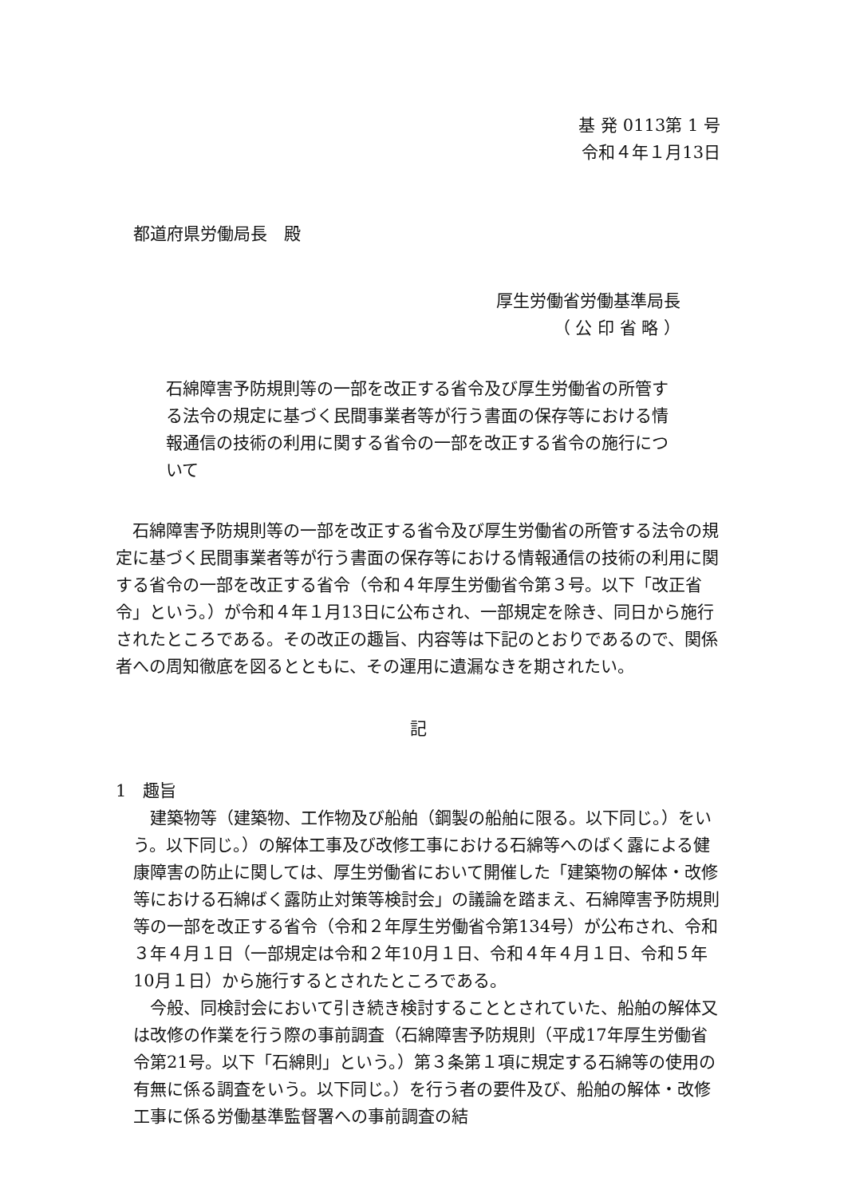基 発 0113第 1 号
令和４年１月13日
都道府県労働局長　殿
厚生労働省労働基準局長
（ 公 印 省 略 ）
石綿障害予防規則等の一部を改正する省令及び厚生労働省の所管する法令の規定に基づく民間事業者等が行う書面の保存等における情報通信の技術の利用に関する省令の一部を改正する省令の施行について
　石綿障害予防規則等の一部を改正する省令及び厚生労働省の所管する法令の規定に基づく民間事業者等が行う書面の保存等における情報通信の技術の利用に関する省令の一部を改正する省令（令和４年厚生労働省令第３号。以下「改正省令」という。）が令和４年１月13日に公布され、一部規定を除き、同日から施行されたところである。その改正の趣旨、内容等は下記のとおりであるので、関係者への周知徹底を図るとともに、その運用に遺漏なきを期されたい。
記
1　趣旨
　建築物等（建築物、工作物及び船舶（鋼製の船舶に限る。以下同じ。）をいう。以下同じ。）の解体工事及び改修工事における石綿等へのばく露による健康障害の防止に関しては、厚生労働省において開催した「建築物の解体・改修等における石綿ばく露防止対策等検討会」の議論を踏まえ、石綿障害予防規則等の一部を改正する省令（令和２年厚生労働省令第134号）が公布され、令和３年４月１日（一部規定は令和２年10月１日、令和４年４月１日、令和５年10月１日）から施行するとされたところである。
　今般、同検討会において引き続き検討することとされていた、船舶の解体又は改修の作業を行う際の事前調査（石綿障害予防規則（平成17年厚生労働省令第21号。以下「石綿則」という。）第３条第１項に規定する石綿等の使用の有無に係る調査をいう。以下同じ。）を行う者の要件及び、船舶の解体・改修工事に係る労働基準監督署への事前調査の結